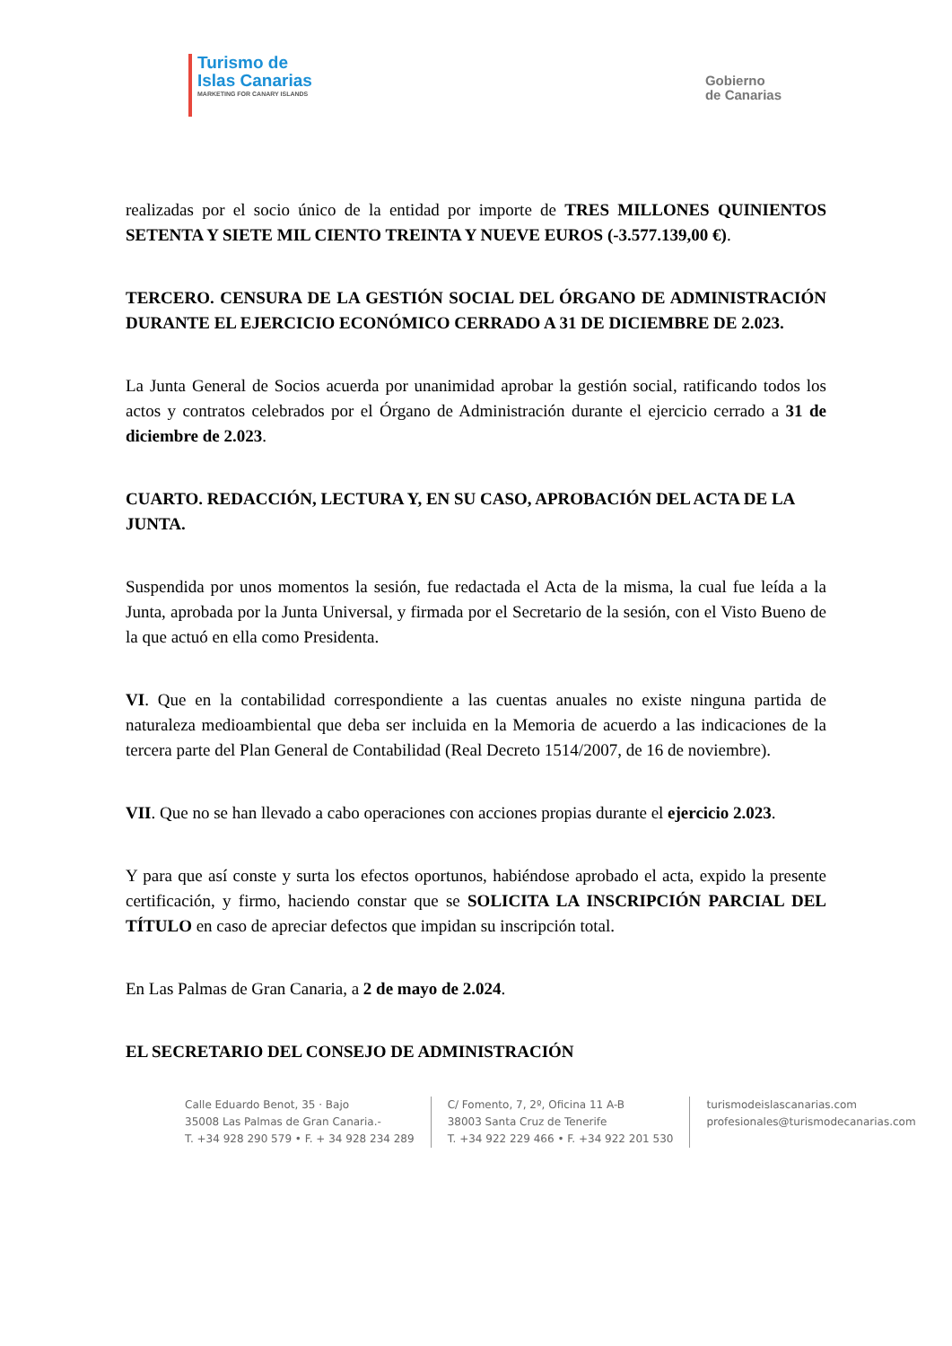Turismo de
Islas Canarias
MARKETING FOR CANARY ISLANDS
Gobierno
de Canarias
realizadas por el socio único de la entidad por importe de TRES MILLONES QUINIENTOS SETENTA Y SIETE MIL CIENTO TREINTA Y NUEVE EUROS (-3.577.139,00 €).
TERCERO. CENSURA DE LA GESTIÓN SOCIAL DEL ÓRGANO DE ADMINISTRACIÓN DURANTE EL EJERCICIO ECONÓMICO CERRADO A 31 DE DICIEMBRE DE 2.023.
La Junta General de Socios acuerda por unanimidad aprobar la gestión social, ratificando todos los actos y contratos celebrados por el Órgano de Administración durante el ejercicio cerrado a 31 de diciembre de 2.023.
CUARTO. REDACCIÓN, LECTURA Y, EN SU CASO, APROBACIÓN DEL ACTA DE LA JUNTA.
Suspendida por unos momentos la sesión, fue redactada el Acta de la misma, la cual fue leída a la Junta, aprobada por la Junta Universal, y firmada por el Secretario de la sesión, con el Visto Bueno de la que actuó en ella como Presidenta.
VI. Que en la contabilidad correspondiente a las cuentas anuales no existe ninguna partida de naturaleza medioambiental que deba ser incluida en la Memoria de acuerdo a las indicaciones de la tercera parte del Plan General de Contabilidad (Real Decreto 1514/2007, de 16 de noviembre).
VII. Que no se han llevado a cabo operaciones con acciones propias durante el ejercicio 2.023.
Y para que así conste y surta los efectos oportunos, habiéndose aprobado el acta, expido la presente certificación, y firmo, haciendo constar que se SOLICITA LA INSCRIPCIÓN PARCIAL DEL TÍTULO en caso de apreciar defectos que impidan su inscripción total.
En Las Palmas de Gran Canaria, a 2 de mayo de 2.024.
EL SECRETARIO DEL CONSEJO DE ADMINISTRACIÓN
Calle Eduardo Benot, 35 · Bajo
35008 Las Palmas de Gran Canaria.-
T. +34 928 290 579 • F. + 34 928 234 289
C/ Fomento, 7, 2º, Oficina 11 A-B
38003 Santa Cruz de Tenerife
T. +34 922 229 466 • F. +34 922 201 530
turismodeislascanarias.com
profesionales@turismodecanarias.com